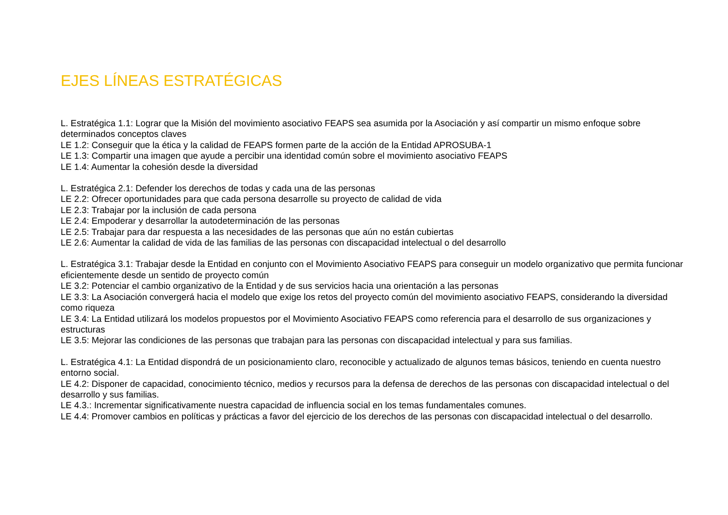EJES LÍNEAS ESTRATÉGICAS
L. Estratégica 1.1: Lograr que la Misión del movimiento asociativo FEAPS sea asumida por la Asociación y así compartir un mismo enfoque sobre determinados conceptos claves
LE 1.2: Conseguir que la ética y la calidad de FEAPS formen parte de la acción de la Entidad APROSUBA-1
LE 1.3: Compartir una imagen que ayude a percibir una identidad común sobre el movimiento asociativo FEAPS
LE 1.4: Aumentar la cohesión desde la diversidad
L. Estratégica 2.1: Defender los derechos de todas y cada una de las personas
LE 2.2: Ofrecer oportunidades para que cada persona desarrolle su proyecto de calidad de vida
LE 2.3: Trabajar por la inclusión de cada persona
LE 2.4: Empoderar y desarrollar la autodeterminación de las personas
LE 2.5: Trabajar para dar respuesta a las necesidades de las personas que aún no están cubiertas
LE 2.6: Aumentar la calidad de vida de las familias de las personas con discapacidad intelectual o del desarrollo
L. Estratégica 3.1: Trabajar desde la Entidad en conjunto con el Movimiento Asociativo FEAPS para conseguir un modelo organizativo que permita funcionar eficientemente desde un sentido de proyecto común
LE 3.2: Potenciar el cambio organizativo de la Entidad y de sus servicios hacia una orientación a las personas
LE 3.3: La Asociación convergerá hacia el modelo que exige los retos del proyecto común del movimiento asociativo FEAPS, considerando la diversidad como riqueza
LE 3.4: La Entidad utilizará los modelos propuestos por el Movimiento Asociativo FEAPS como referencia para el desarrollo de sus organizaciones y estructuras
LE 3.5: Mejorar las condiciones de las personas que trabajan para las personas con discapacidad intelectual y para sus familias.
L. Estratégica 4.1: La Entidad dispondrá de un posicionamiento claro, reconocible y actualizado de algunos temas básicos, teniendo en cuenta nuestro entorno social.
LE 4.2: Disponer de capacidad, conocimiento técnico, medios y recursos para la defensa de derechos de las personas con discapacidad intelectual o del desarrollo y sus familias.
LE 4.3.: Incrementar significativamente nuestra capacidad de influencia social en los temas fundamentales comunes.
LE 4.4: Promover cambios en políticas y prácticas a favor del ejercicio de los derechos de las personas con discapacidad intelectual o del desarrollo.